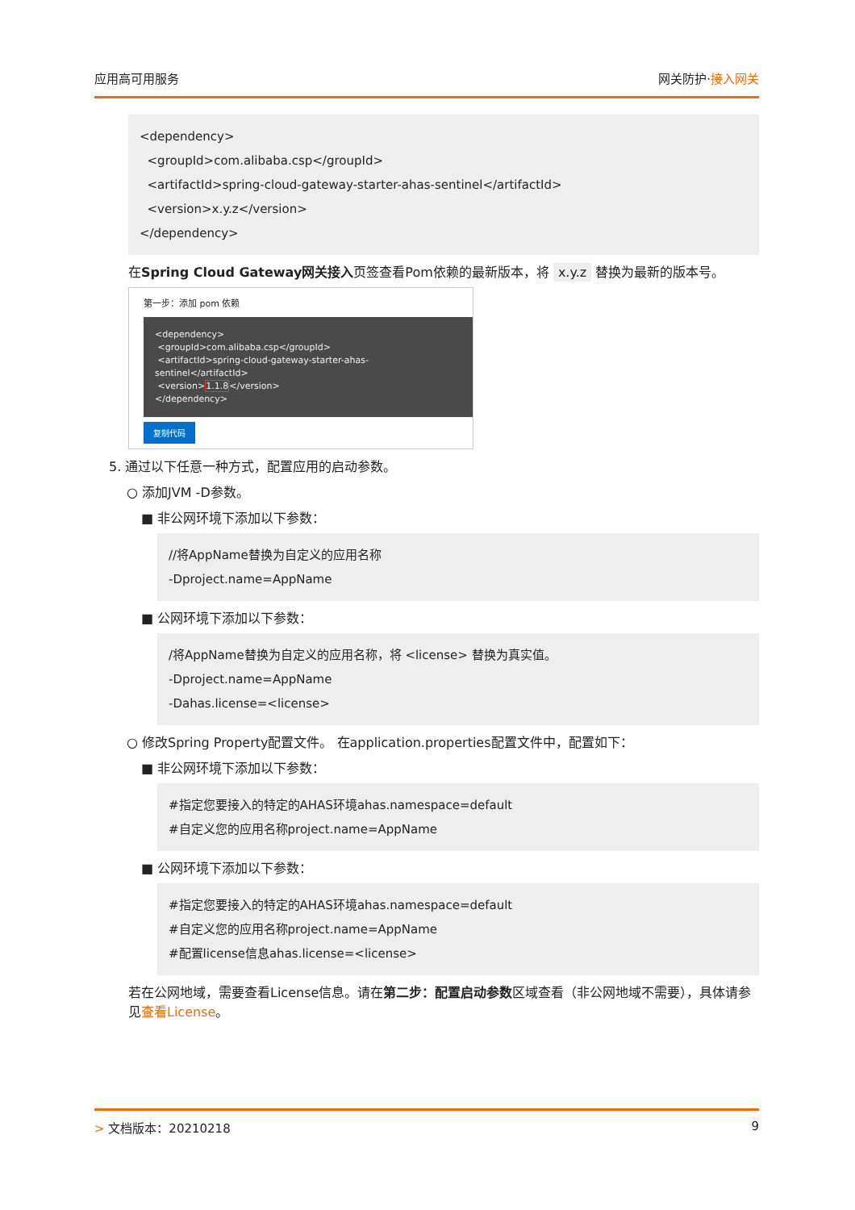应用高可用服务 网关防护·接入网关
<dependency>
<groupId>com.alibaba.csp</groupId>
<artifactId>spring-cloud-gateway-starter-ahas-sentinel</artifactId>
<version>x.y.z</version>
</dependency>
在Spring Cloud Gateway网关接入页签查看Pom依赖的最新版本，将 x.y.z 替换为最新的版本号。
第一步：添加 pom 依赖
<dependency>
<groupId>com.alibaba.csp</groupId>
<artifactId>spring-cloud-gateway-starter-ahas-sentinel</artifactId>
<version>1.1.8</version>
</dependency>
复制代码
5. 通过以下任意一种方式，配置应用的启动参数。
○ 添加JVM -D参数。
■ 非公网环境下添加以下参数：
//将AppName替换为自定义的应用名称
-Dproject.name=AppName
■ 公网环境下添加以下参数：
/将AppName替换为自定义的应用名称，将 <license> 替换为真实值。
-Dproject.name=AppName
-Dahas.license=<license>
○ 修改Spring Property配置文件。 在application.properties配置文件中，配置如下：
■ 非公网环境下添加以下参数：
#指定您要接入的特定的AHAS环境ahas.namespace=default
#自定义您的应用名称project.name=AppName
■ 公网环境下添加以下参数：
#指定您要接入的特定的AHAS环境ahas.namespace=default
#自定义您的应用名称project.name=AppName
#配置license信息ahas.license=<license>
若在公网地域，需要查看License信息。请在第二步：配置启动参数区域查看（非公网地域不需要），具体请参见查看License。
> 文档版本：20210218 9